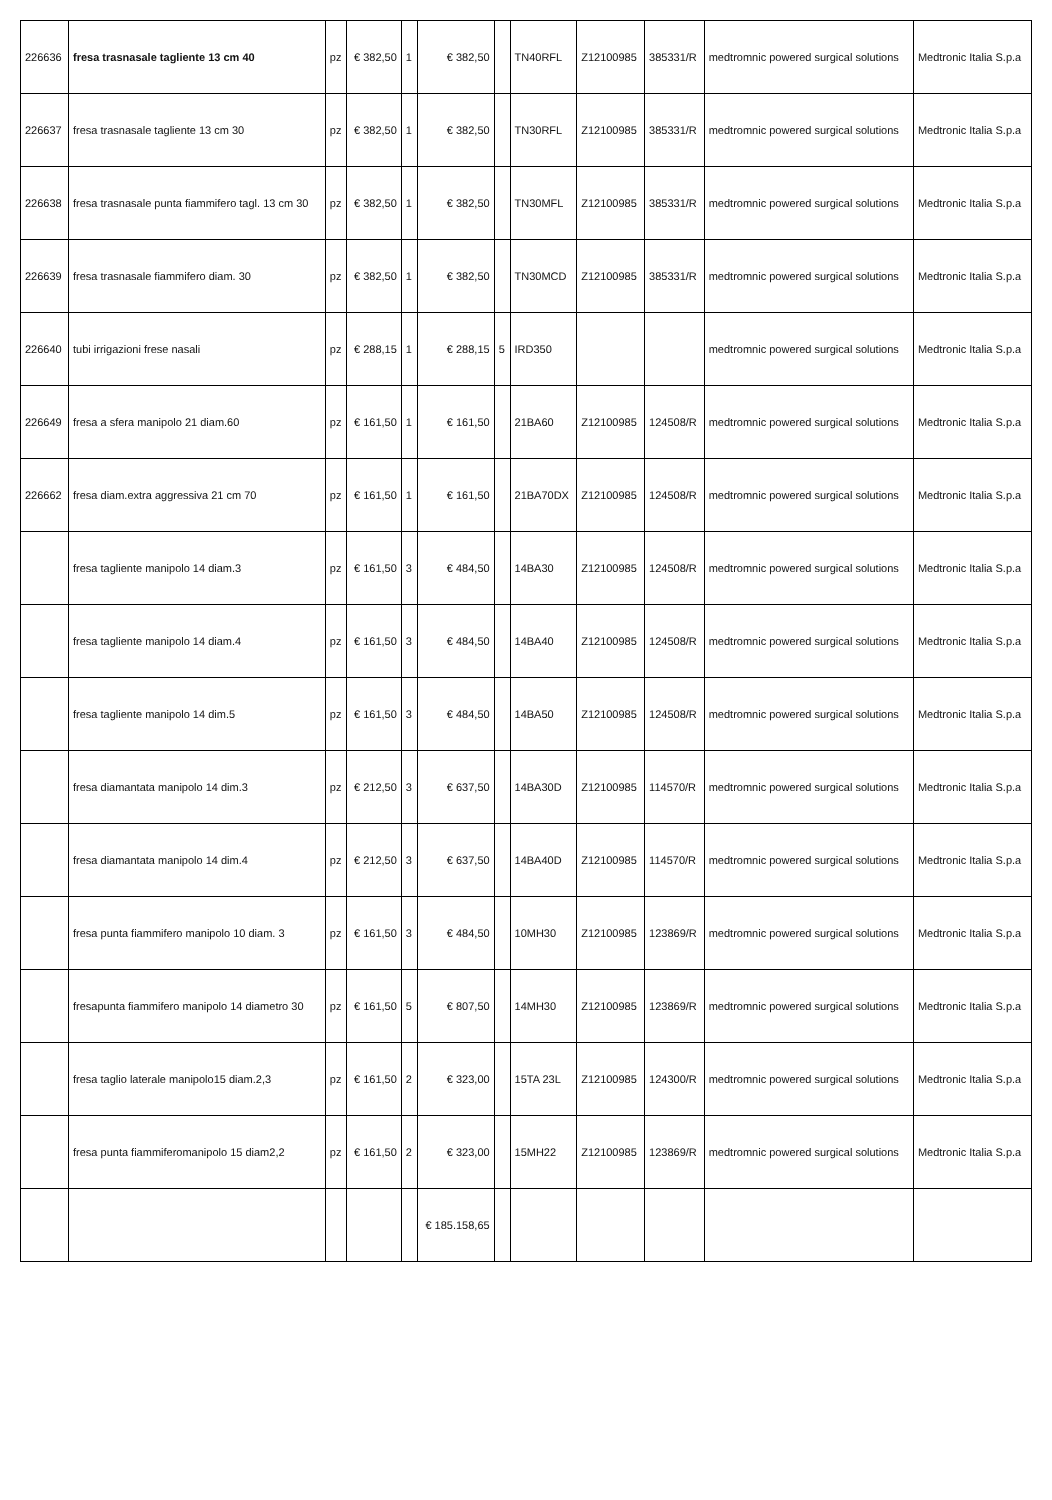| 226636 | fresa trasnasale tagliente 13 cm 40 | pz | € 382,50 | 1 | € 382,50 | | TN40RFL | Z12100985 | 385331/R | medtromnic powered surgical solutions | Medtronic Italia S.p.a |
| 226637 | fresa trasnasale tagliente 13 cm 30 | pz | € 382,50 | 1 | € 382,50 | | TN30RFL | Z12100985 | 385331/R | medtromnic powered surgical solutions | Medtronic Italia S.p.a |
| 226638 | fresa trasnasale punta fiammifero tagl. 13 cm 30 | pz | € 382,50 | 1 | € 382,50 | | TN30MFL | Z12100985 | 385331/R | medtromnic powered surgical solutions | Medtronic Italia S.p.a |
| 226639 | fresa trasnasale fiammifero diam. 30 | pz | € 382,50 | 1 | € 382,50 | | TN30MCD | Z12100985 | 385331/R | medtromnic powered surgical solutions | Medtronic Italia S.p.a |
| 226640 | tubi irrigazioni frese nasali | pz | € 288,15 | 1 | € 288,15 | 5 | IRD350 | | | medtromnic powered surgical solutions | Medtronic Italia S.p.a |
| 226649 | fresa a sfera manipolo 21 diam.60 | pz | € 161,50 | 1 | € 161,50 | | 21BA60 | Z12100985 | 124508/R | medtromnic powered surgical solutions | Medtronic Italia S.p.a |
| 226662 | fresa diam.extra aggressiva 21 cm 70 | pz | € 161,50 | 1 | € 161,50 | | 21BA70DX | Z12100985 | 124508/R | medtromnic powered surgical solutions | Medtronic Italia S.p.a |
| | fresa tagliente manipolo 14 diam.3 | pz | € 161,50 | 3 | € 484,50 | | 14BA30 | Z12100985 | 124508/R | medtromnic powered surgical solutions | Medtronic Italia S.p.a |
| | fresa tagliente manipolo 14 diam.4 | pz | € 161,50 | 3 | € 484,50 | | 14BA40 | Z12100985 | 124508/R | medtromnic powered surgical solutions | Medtronic Italia S.p.a |
| | fresa tagliente manipolo 14 dim.5 | pz | € 161,50 | 3 | € 484,50 | | 14BA50 | Z12100985 | 124508/R | medtromnic powered surgical solutions | Medtronic Italia S.p.a |
| | fresa diamantata manipolo 14 dim.3 | pz | € 212,50 | 3 | € 637,50 | | 14BA30D | Z12100985 | 114570/R | medtromnic powered surgical solutions | Medtronic Italia S.p.a |
| | fresa diamantata manipolo 14 dim.4 | pz | € 212,50 | 3 | € 637,50 | | 14BA40D | Z12100985 | 114570/R | medtromnic powered surgical solutions | Medtronic Italia S.p.a |
| | fresa punta fiammifero manipolo 10 diam. 3 | pz | € 161,50 | 3 | € 484,50 | | 10MH30 | Z12100985 | 123869/R | medtromnic powered surgical solutions | Medtronic Italia S.p.a |
| | fresapunta fiammifero manipolo 14 diametro 30 | pz | € 161,50 | 5 | € 807,50 | | 14MH30 | Z12100985 | 123869/R | medtromnic powered surgical solutions | Medtronic Italia S.p.a |
| | fresa taglio laterale manipolo15 diam.2,3 | pz | € 161,50 | 2 | € 323,00 | | 15TA 23L | Z12100985 | 124300/R | medtromnic powered surgical solutions | Medtronic Italia S.p.a |
| | fresa punta fiammiferomanipolo 15 diam2,2 | pz | € 161,50 | 2 | € 323,00 | | 15MH22 | Z12100985 | 123869/R | medtromnic powered surgical solutions | Medtronic Italia S.p.a |
| | | | | | € 185.158,65 | | | | | | |